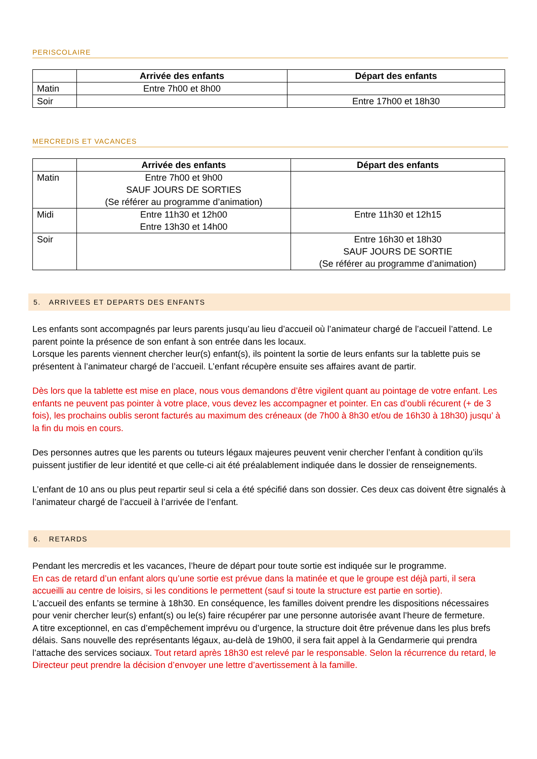PERISCOLAIRE
| | Arrivée des enfants | Départ des enfants |
| --- | --- | --- |
| Matin | Entre 7h00 et 8h00 | |
| Soir | | Entre 17h00 et 18h30 |
MERCREDIS ET VACANCES
| | Arrivée des enfants | Départ des enfants |
| --- | --- | --- |
| Matin | Entre 7h00 et 9h00 SAUF JOURS DE SORTIES (Se référer au programme d’animation) | |
| Midi | Entre 11h30 et 12h00 Entre 13h30 et 14h00 | Entre 11h30 et 12h15 |
| Soir | | Entre 16h30 et 18h30 SAUF JOURS DE SORTIE (Se référer au programme d’animation) |
5. ARRIVEES ET DEPARTS DES ENFANTS
Les enfants sont accompagnés par leurs parents jusqu’au lieu d’accueil où l’animateur chargé de l’accueil l’attend. Le parent pointe la présence de son enfant à son entrée dans les locaux.
Lorsque les parents viennent chercher leur(s) enfant(s), ils pointent la sortie de leurs enfants sur la tablette puis se présentent à l’animateur chargé de l’accueil. L’enfant récupère ensuite ses affaires avant de partir.
Dès lors que la tablette est mise en place, nous vous demandons d’être vigilent quant au pointage de votre enfant. Les enfants ne peuvent pas pointer à votre place, vous devez les accompagner et pointer. En cas d’oubli récurent (+ de 3 fois), les prochains oublis seront facturés au maximum des créneaux (de 7h00 à 8h30 et/ou de 16h30 à 18h30) jusqu’ à la fin du mois en cours.
Des personnes autres que les parents ou tuteurs légaux majeures peuvent venir chercher l’enfant à condition qu’ils puissent justifier de leur identité et que celle-ci ait été préalablement indiquée dans le dossier de renseignements.
L’enfant de 10 ans ou plus peut repartir seul si cela a été spécifié dans son dossier. Ces deux cas doivent être signalés à l’animateur chargé de l’accueil à l’arrivée de l’enfant.
6. RETARDS
Pendant les mercredis et les vacances, l’heure de départ pour toute sortie est indiquée sur le programme.
En cas de retard d’un enfant alors qu’une sortie est prévue dans la matinée et que le groupe est déjà parti, il sera accueilli au centre de loisirs, si les conditions le permettent (sauf si toute la structure est partie en sortie).
L’accueil des enfants se termine à 18h30. En conséquence, les familles doivent prendre les dispositions nécessaires pour venir chercher leur(s) enfant(s) ou le(s) faire récupérer par une personne autorisée avant l’heure de fermeture.
A titre exceptionnel, en cas d’empêchement imprévu ou d’urgence, la structure doit être prévenue dans les plus brefs délais. Sans nouvelle des représentants légaux, au-delà de 19h00, il sera fait appel à la Gendarmerie qui prendra l’attache des services sociaux. Tout retard après 18h30 est relevé par le responsable. Selon la récurrence du retard, le Directeur peut prendre la décision d’envoyer une lettre d’avertissement à la famille.